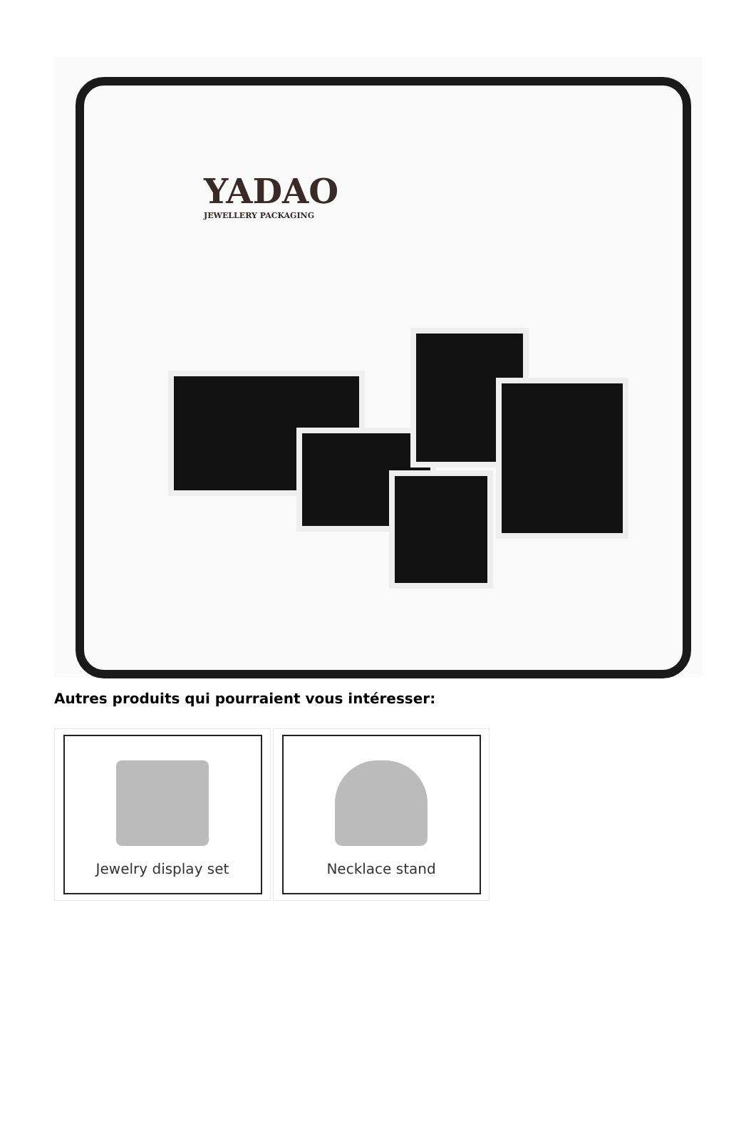YADAO
JEWELLERY PACKAGING
Autres produits qui pourraient vous intéresser:
Jewelry display set Necklace stand